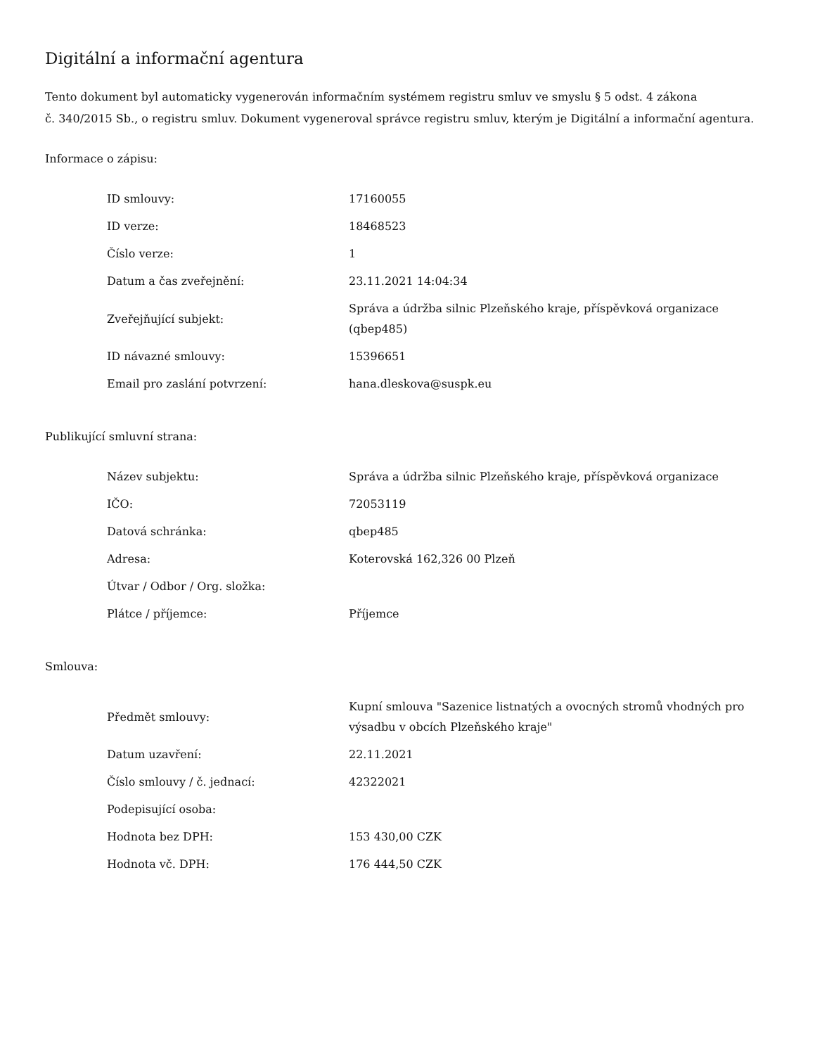Digitální a informační agentura
Tento dokument byl automaticky vygenerován informačním systémem registru smluv ve smyslu § 5 odst. 4 zákona
č. 340/2015 Sb., o registru smluv. Dokument vygeneroval správce registru smluv, kterým je Digitální a informační agentura.
Informace o zápisu:
| ID smlouvy: | 17160055 |
| ID verze: | 18468523 |
| Číslo verze: | 1 |
| Datum a čas zveřejnění: | 23.11.2021 14:04:34 |
| Zveřejňující subjekt: | Správa a údržba silnic Plzeňského kraje, příspěvková organizace (qbep485) |
| ID návazné smlouvy: | 15396651 |
| Email pro zaslání potvrzení: | hana.dleskova@suspk.eu |
Publikující smluvní strana:
| Název subjektu: | Správa a údržba silnic Plzeňského kraje, příspěvková organizace |
| IČO: | 72053119 |
| Datová schránka: | qbep485 |
| Adresa: | Koterovská 162,326 00 Plzeň |
| Útvar / Odbor / Org. složka: | |
| Plátce / příjemce: | Příjemce |
Smlouva:
| Předmět smlouvy: | Kupní smlouva "Sazenice listnatých a ovocných stromů vhodných pro výsadbu v obcích Plzeňského kraje" |
| Datum uzavření: | 22.11.2021 |
| Číslo smlouvy / č. jednací: | 42322021 |
| Podepisující osoba: | |
| Hodnota bez DPH: | 153 430,00 CZK |
| Hodnota vč. DPH: | 176 444,50 CZK |